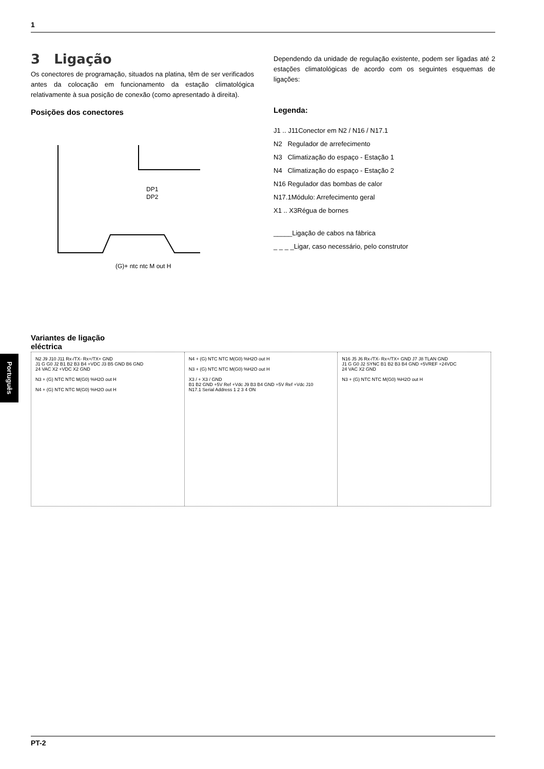1
Português
3 Ligação
Os conectores de programação, situados na platina, têm de ser verificados antes da colocação em funcionamento da estação climatológica relativamente à sua posição de conexão (como apresentado à direita).
Posições dos conectores
DP1
DP2
(G)+ ntc ntc M out H
Dependendo da unidade de regulação existente, podem ser ligadas até 2 estações climatológicas de acordo com os seguintes esquemas de ligações:
Legenda:
J1 .. J11Conector em N2 / N16 / N17.1
N2 Regulador de arrefecimento
N3 Climatização do espaço - Estação 1
N4 Climatização do espaço - Estação 2
N16 Regulador das bombas de calor
N17.1Módulo: Arrefecimento geral
X1 .. X3Régua de bornes
_____Ligação de cabos na fábrica
_ _ _ _Ligar, caso necessário, pelo construtor
Variantes de ligação
eléctrica
N2 J9 J10 J11 Rx-/TX- Rx+/TX+ GND
J1 G G0 J2 B1 B2 B3 B4 +VDC J3 B5 GND B6 GND
24 VAC X2 +VDC X2 GND
N3 + (G) NTC NTC M(G0) %H2O out H
N4 + (G) NTC NTC M(G0) %H2O out H
N4 + (G) NTC NTC M(G0) %H2O out H
N3 + (G) NTC NTC M(G0) %H2O out H
X3 / + X3 / GND
B1 B2 GND +5V Ref +Vdc J9 B3 B4 GND +5V Ref +Vdc J10
N17.1 Serial Address 1 2 3 4 ON
N16 J5 J6 Rx-/TX- Rx+/TX+ GND J7 J8 TLAN GND
J1 G G0 J2 SYNC B1 B2 B3 B4 GND +5VREF +24VDC
24 VAC X2 GND
N3 + (G) NTC NTC M(G0) %H2O out H
PT-2